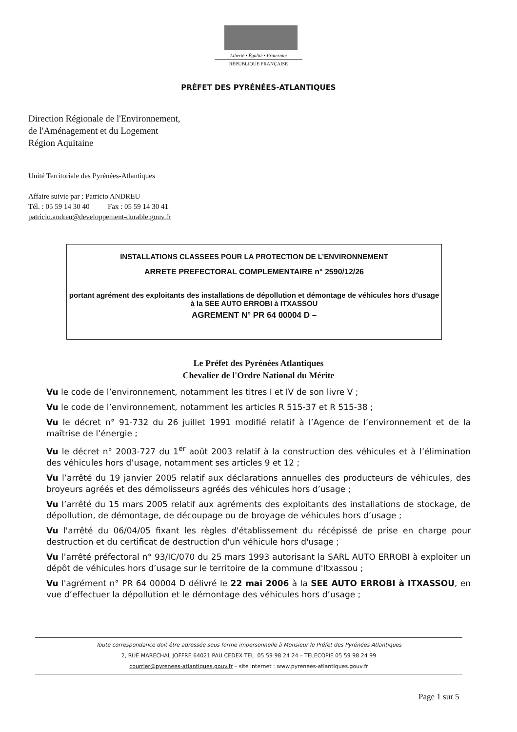Liberté • Égalité • Fraternité
RÉPUBLIQUE FRANÇAISE
PRÉFET DES PYRÉNÉES-ATLANTIQUES
Direction Régionale de l'Environnement,
de l'Aménagement et du Logement
Région Aquitaine
Unité Territoriale des Pyrénées-Atlantiques
Affaire suivie par : Patricio ANDREU
Tél. : 05 59 14 30 40 Fax : 05 59 14 30 41
patricio.andreu@developpement-durable.gouv.fr
INSTALLATIONS CLASSEES POUR LA PROTECTION DE L’ENVIRONNEMENT
ARRETE PREFECTORAL COMPLEMENTAIRE n° 2590/12/26
portant agrément des exploitants des installations de dépollution et démontage de véhicules hors d’usage à la SEE AUTO ERROBI à ITXASSOU
AGREMENT N° PR 64 00004 D –
Le Préfet des Pyrénées Atlantiques
Chevalier de l'Ordre National du Mérite
Vu le code de l’environnement, notamment les titres I et IV de son livre V ;
Vu le code de l’environnement, notamment les articles R 515-37 et R 515-38 ;
Vu le décret n° 91-732 du 26 juillet 1991 modifié relatif à l’Agence de l’environnement et de la maîtrise de l’énergie ;
Vu le décret n° 2003-727 du 1<sup>er</sup> août 2003 relatif à la construction des véhicules et à l’élimination des véhicules hors d’usage, notamment ses articles 9 et 12 ;
Vu l’arrêté du 19 janvier 2005 relatif aux déclarations annuelles des producteurs de véhicules, des broyeurs agréés et des démolisseurs agréés des véhicules hors d’usage ;
Vu l’arrêté du 15 mars 2005 relatif aux agréments des exploitants des installations de stockage, de dépollution, de démontage, de découpage ou de broyage de véhicules hors d’usage ;
Vu l'arrêté du 06/04/05 fixant les règles d'établissement du récépissé de prise en charge pour destruction et du certificat de destruction d'un véhicule hors d'usage ;
Vu l’arrêté préfectoral n° 93/IC/070 du 25 mars 1993 autorisant la SARL AUTO ERROBI à exploiter un dépôt de véhicules hors d’usage sur le territoire de la commune d'Itxassou ;
Vu l'agrément n° PR 64 00004 D délivré le 22 mai 2006 à la SEE AUTO ERROBI à ITXASSOU, en vue d’effectuer la dépollution et le démontage des véhicules hors d’usage ;
Toute correspondance doit être adressée sous forme impersonnelle à Monsieur le Préfet des Pyrénées Atlantiques
2, RUE MARECHAL JOFFRE 64021 PAU CEDEX TEL. 05 59 98 24 24 – TELECOPIE 05 59 98 24 99
courrier@pyrenees-atlantiques.gouv.fr – site internet : www.pyrenees-atlantiques.gouv.fr
Page 1 sur 5